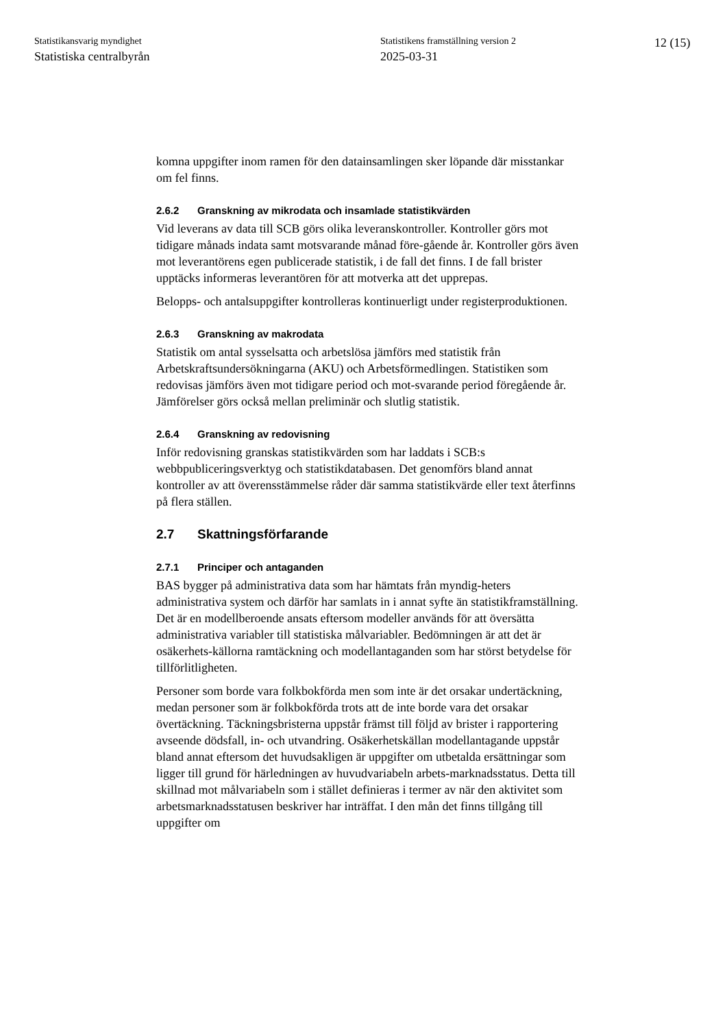Statistikansvarig myndighet
Statistiska centralbyrån
Statistikens framställning version 2
2025-03-31
12 (15)
komna uppgifter inom ramen för den datainsamlingen sker löpande där misstankar om fel finns.
2.6.2 Granskning av mikrodata och insamlade statistikvärden
Vid leverans av data till SCB görs olika leveranskontroller. Kontroller görs mot tidigare månads indata samt motsvarande månad före-gående år. Kontroller görs även mot leverantörens egen publicerade statistik, i de fall det finns. I de fall brister upptäcks informeras leverantören för att motverka att det upprepas.
Belopps- och antalsuppgifter kontrolleras kontinuerligt under registerproduktionen.
2.6.3 Granskning av makrodata
Statistik om antal sysselsatta och arbetslösa jämförs med statistik från Arbetskraftsundersökningarna (AKU) och Arbetsförmedlingen. Statistiken som redovisas jämförs även mot tidigare period och mot-svarande period föregående år. Jämförelser görs också mellan preliminär och slutlig statistik.
2.6.4 Granskning av redovisning
Inför redovisning granskas statistikvärden som har laddats i SCB:s webbpubliceringsverktyg och statistikdatabasen. Det genomförs bland annat kontroller av att överensstämmelse råder där samma statistikvärde eller text återfinns på flera ställen.
2.7 Skattningsförfarande
2.7.1 Principer och antaganden
BAS bygger på administrativa data som har hämtats från myndig-heters administrativa system och därför har samlats in i annat syfte än statistikframställning. Det är en modellberoende ansats eftersom modeller används för att översätta administrativa variabler till statistiska målvariabler. Bedömningen är att det är osäkerhets-källorna ramtäckning och modellantaganden som har störst betydelse för tillförlitligheten.
Personer som borde vara folkbokförda men som inte är det orsakar undertäckning, medan personer som är folkbokförda trots att de inte borde vara det orsakar övertäckning. Täckningsbristerna uppstår främst till följd av brister i rapportering avseende dödsfall, in- och utvandring. Osäkerhetskällan modellantagande uppstår bland annat eftersom det huvudsakligen är uppgifter om utbetalda ersättningar som ligger till grund för härledningen av huvudvariabeln arbets-marknadsstatus. Detta till skillnad mot målvariabeln som i stället definieras i termer av när den aktivitet som arbetsmarknadsstatusen beskriver har inträffat. I den mån det finns tillgång till uppgifter om